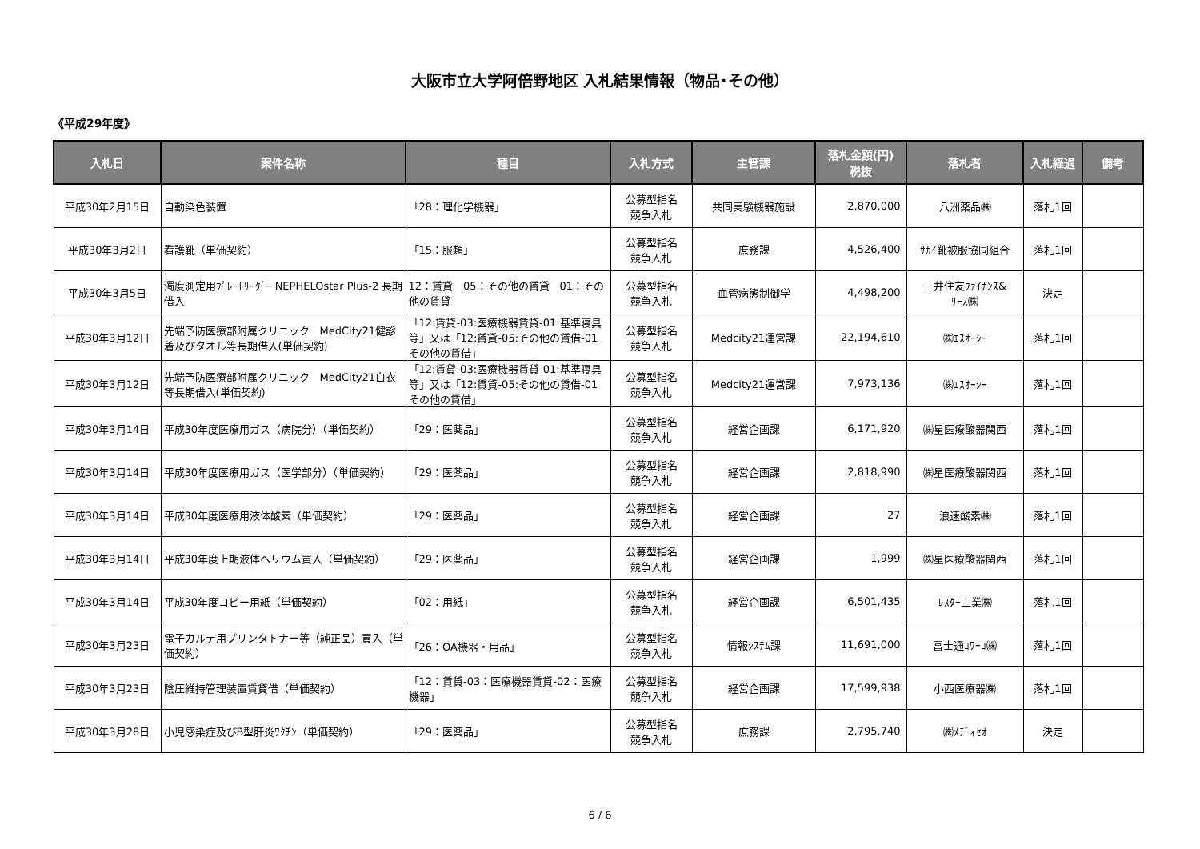大阪市立大学阿倍野地区 入札結果情報（物品･その他）
《平成29年度》
| 入札日 | 案件名称 | 種目 | 入札方式 | 主管課 | 落札金額(円) 税抜 | 落札者 | 入札経過 | 備考 |
| --- | --- | --- | --- | --- | --- | --- | --- | --- |
| 平成30年2月15日 | 自動染色装置 | 「28：理化学機器」 | 公募型指名 競争入札 | 共同実験機器施設 | 2,870,000 | 八洲薬品㈱ | 落札1回 | |
| 平成30年3月2日 | 看護靴（単価契約） | 「15：服類」 | 公募型指名 競争入札 | 庶務課 | 4,526,400 | ｻｶｲ靴被服協同組合 | 落札1回 | |
| 平成30年3月5日 | 濁度測定用ﾌﾟﾚｰﾄﾘｰﾀﾞｰ NEPHELOstar Plus-2 長期借入 | 12：賃貸 05：その他の賃貸 01：その他の賃貸 | 公募型指名 競争入札 | 血管病態制御学 | 4,498,200 | 三井住友ﾌｧｲﾅﾝｽ& ﾘｰｽ㈱ | 決定 | |
| 平成30年3月12日 | 先端予防医療部附属クリニック MedCity21健診着及びタオル等長期借入(単価契約) | 「12:賃貸-03:医療機器賃貸-01:基準寝具等」又は「12:賃貸-05:その他の賃借-01その他の賃借」 | 公募型指名 競争入札 | Medcity21運営課 | 22,194,610 | ㈱ｴｽｵｰｼｰ | 落札1回 | |
| 平成30年3月12日 | 先端予防医療部附属クリニック MedCity21白衣等長期借入(単価契約) | 「12:賃貸-03:医療機器賃貸-01:基準寝具等」又は「12:賃貸-05:その他の賃借-01その他の賃借」 | 公募型指名 競争入札 | Medcity21運営課 | 7,973,136 | ㈱ｴｽｵｰｼｰ | 落札1回 | |
| 平成30年3月14日 | 平成30年度医療用ガス（病院分）（単価契約） | 「29：医薬品」 | 公募型指名 競争入札 | 経営企画課 | 6,171,920 | ㈱星医療酸器関西 | 落札1回 | |
| 平成30年3月14日 | 平成30年度医療用ガス（医学部分）（単価契約） | 「29：医薬品」 | 公募型指名 競争入札 | 経営企画課 | 2,818,990 | ㈱星医療酸器関西 | 落札1回 | |
| 平成30年3月14日 | 平成30年度医療用液体酸素（単価契約） | 「29：医薬品」 | 公募型指名 競争入札 | 経営企画課 | 27 | 浪速酸素㈱ | 落札1回 | |
| 平成30年3月14日 | 平成30年度上期液体ヘリウム買入（単価契約） | 「29：医薬品」 | 公募型指名 競争入札 | 経営企画課 | 1,999 | ㈱星医療酸器関西 | 落札1回 | |
| 平成30年3月14日 | 平成30年度コピー用紙（単価契約） | 「02：用紙」 | 公募型指名 競争入札 | 経営企画課 | 6,501,435 | ﾚｽﾀｰ工業㈱ | 落札1回 | |
| 平成30年3月23日 | 電子カルテ用プリンタトナー等（純正品）買入（単価契約） | 「26：OA機器・用品」 | 公募型指名 競争入札 | 情報ｼｽﾃﾑ課 | 11,691,000 | 富士通ｺﾜｰｺ㈱ | 落札1回 | |
| 平成30年3月23日 | 陰圧維持管理装置賃貸借（単価契約） | 「12：賃貸-03：医療機器賃貸-02：医療機器」 | 公募型指名 競争入札 | 経営企画課 | 17,599,938 | 小西医療器㈱ | 落札1回 | |
| 平成30年3月28日 | 小児感染症及びB型肝炎ﾜｸﾁﾝ（単価契約） | 「29：医薬品」 | 公募型指名 競争入札 | 庶務課 | 2,795,740 | ㈱ﾒﾃﾞｨｾｵ | 決定 | |
6 / 6